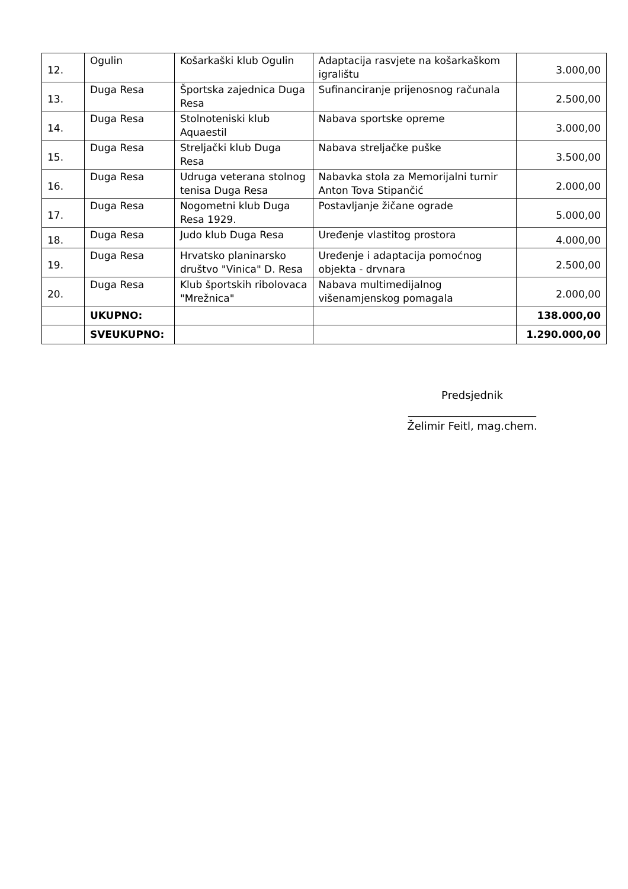| 12. | Ogulin | Košarkaški klub Ogulin | Adaptacija rasvjete na košarkaškom igralištu | 3.000,00 |
| 13. | Duga Resa | Športska zajednica Duga Resa | Sufinanciranje prijenosnog računala | 2.500,00 |
| 14. | Duga Resa | Stolnoteniski klub Aquaestil | Nabava sportske opreme | 3.000,00 |
| 15. | Duga Resa | Streljački klub Duga Resa | Nabava streljačke puške | 3.500,00 |
| 16. | Duga Resa | Udruga veterana stolnog tenisa Duga Resa | Nabavka stola za Memorijalni turnir Anton Tova Stipančić | 2.000,00 |
| 17. | Duga Resa | Nogometni klub Duga Resa 1929. | Postavljanje žičane ograde | 5.000,00 |
| 18. | Duga Resa | Judo klub Duga Resa | Uređenje vlastitog prostora | 4.000,00 |
| 19. | Duga Resa | Hrvatsko planinarsko društvo "Vinica" D. Resa | Uređenje i adaptacija pomoćnog objekta - drvnara | 2.500,00 |
| 20. | Duga Resa | Klub športskih ribolovaca "Mrežnica" | Nabava multimedijalnog višenamjenskog pomagala | 2.000,00 |
| | UKUPNO: | | | 138.000,00 |
| | SVEUKUPNO: | | | 1.290.000,00 |
Predsjednik
________________________
Želimir Feitl, mag.chem.